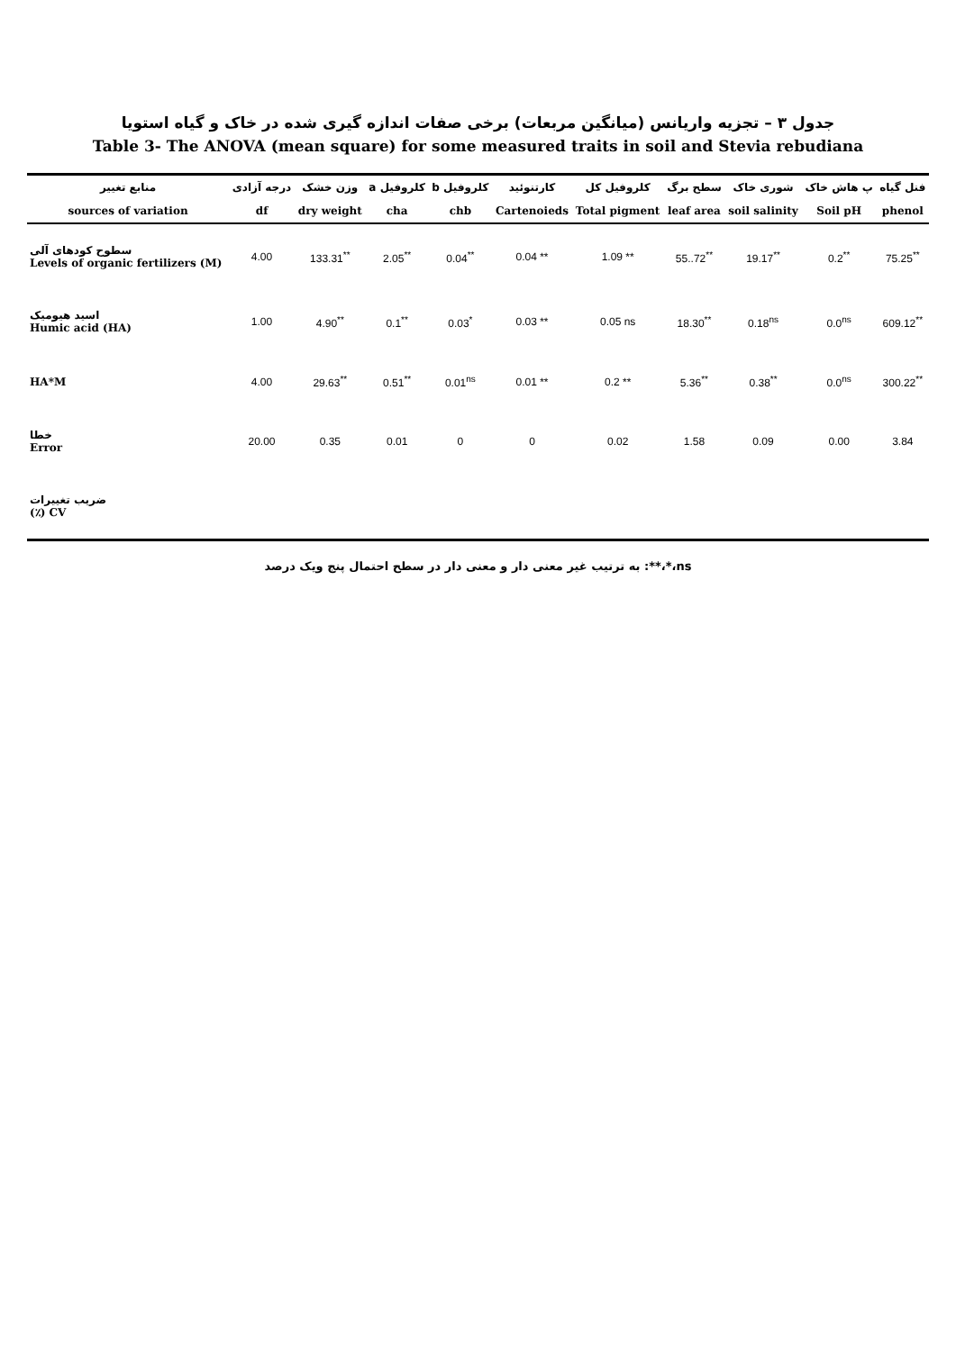جدول ۳ – تجزیه واریانس (میانگین مربعات) برخی صفات اندازه گیری شده در خاک و گیاه استویا
Table 3- The ANOVA (mean square) for some measured traits in soil and Stevia rebudiana
| منابع تغییر | درجه آزادی | وزن خشک | کلروفیل a | کلروفیل b | کارتنوئید | کلروفیل کل | سطح برگ | شوری خاک | پ هاش خاک | فنل گیاه |
| --- | --- | --- | --- | --- | --- | --- | --- | --- | --- | --- |
| sources of variation | df | dry weight | cha | chb | Cartenoieds | Total pigment | leaf area | soil salinity | Soil pH | phenol |
| سطوح کودهای آلی Levels of organic fertilizers (M) | 4.00 | 133.31<sup>**</sup> | 2.05<sup>**</sup> | 0.04<sup>**</sup> | 0.04 ** | 1.09 ** | 55..72<sup>**</sup> | 19.17<sup>**</sup> | 0.2<sup>**</sup> | 75.25<sup>**</sup> |
| اسید هیومیک Humic acid (HA) | 1.00 | 4.90<sup>**</sup> | 0.1<sup>**</sup> | 0.03<sup>*</sup> | 0.03 ** | 0.05 ns | 18.30<sup>**</sup> | 0.18<sup>ns</sup> | 0.0<sup>ns</sup> | 609.12<sup>**</sup> |
| HA*M | 4.00 | 29.63<sup>**</sup> | 0.51<sup>**</sup> | 0.01<sup>ns</sup> | 0.01 ** | 0.2 ** | 5.36<sup>**</sup> | 0.38<sup>**</sup> | 0.0<sup>ns</sup> | 300.22<sup>**</sup> |
| خطا Error | 20.00 | 0.35 | 0.01 | 0 | 0 | 0.02 | 1.58 | 0.09 | 0.00 | 3.84 |
| ضریب تغییرات (٪) CV | | | | | | | | | | |
ns،*،**: به ترتیب غیر معنی دار و معنی دار در سطح احتمال پنج ویک درصد